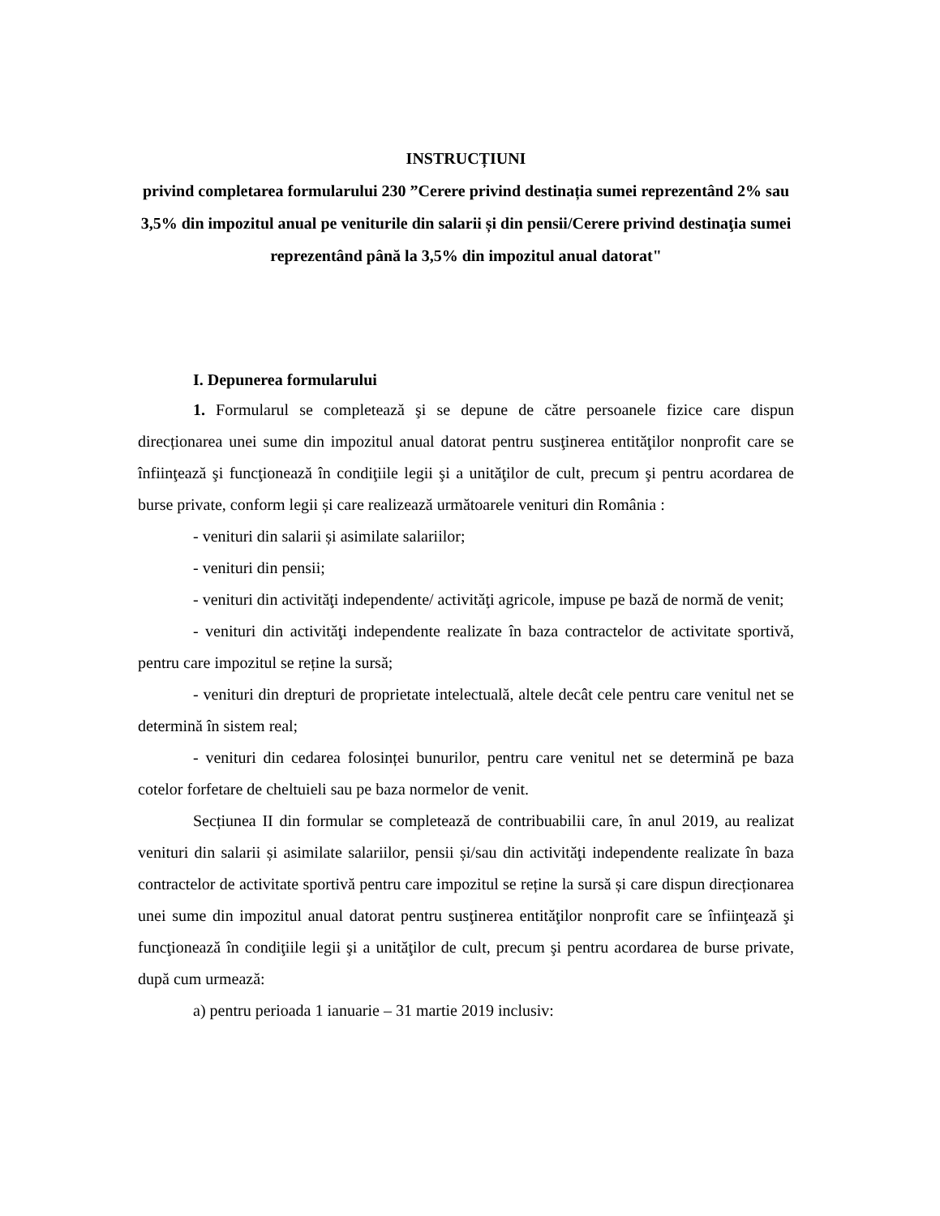INSTRUCȚIUNI
privind completarea formularului 230 ”Cerere privind destinația sumei reprezentând 2% sau 3,5% din impozitul anual pe veniturile din salarii și din pensii/Cerere privind destinaţia sumei reprezentând până la 3,5% din impozitul anual datorat"
I. Depunerea formularului
1. Formularul se completează şi se depune de către persoanele fizice care dispun direcționarea unei sume din impozitul anual datorat pentru susţinerea entităţilor nonprofit care se înfiinţează şi funcţionează în condiţiile legii şi a unităţilor de cult, precum şi pentru acordarea de burse private, conform legii și care realizează următoarele venituri din România :
- venituri din salarii și asimilate salariilor;
- venituri din pensii;
- venituri din activităţi independente/ activităţi agricole, impuse pe bază de normă de venit;
- venituri din activităţi independente realizate în baza contractelor de activitate sportivă, pentru care impozitul se reține la sursă;
- venituri din drepturi de proprietate intelectuală, altele decât cele pentru care venitul net se determină în sistem real;
- venituri din cedarea folosinței bunurilor, pentru care venitul net se determină pe baza cotelor forfetare de cheltuieli sau pe baza normelor de venit.
Secțiunea II din formular se completează de contribuabilii care, în anul 2019, au realizat venituri din salarii și asimilate salariilor, pensii și/sau din activităţi independente realizate în baza contractelor de activitate sportivă pentru care impozitul se reține la sursă și care dispun direcționarea unei sume din impozitul anual datorat pentru susţinerea entităţilor nonprofit care se înfiinţează şi funcţionează în condiţiile legii şi a unităţilor de cult, precum şi pentru acordarea de burse private, după cum urmează:
a) pentru perioada 1 ianuarie – 31 martie 2019 inclusiv: